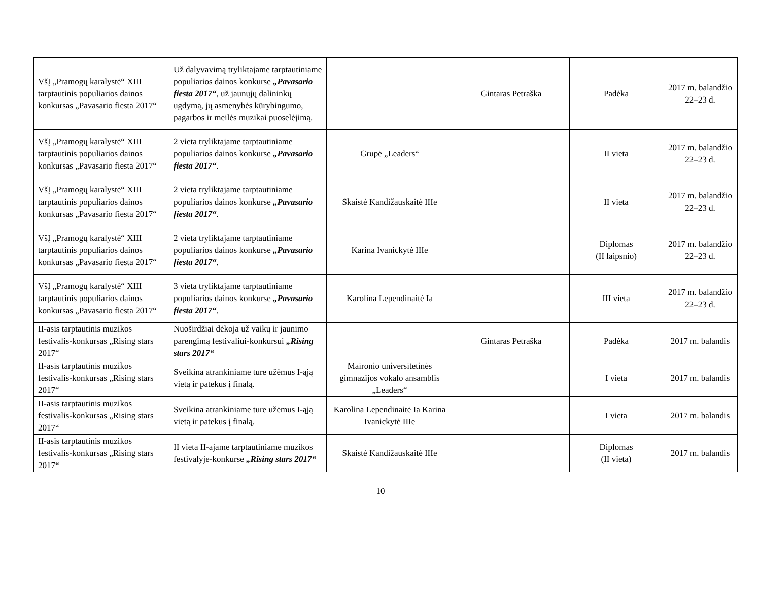| VšĮ „Pramogų karalystė“ XIII tarptautinis populiarios dainos konkursas „Pavasario fiesta 2017“ | Už dalyvavimą tryliktajame tarptautiniame populiarios dainos konkurse „Pavasario fiesta 2017“ , už jaunųjų dalininkų ugdymą, jų asmenybės kūrybingumo, pagarbos ir meilės muzikai puoselėjimą. | | Gintaras Petraška | Padėka | 2017 m. balandžio 22–23 d. |
| VšĮ „Pramogų karalystė“ XIII tarptautinis populiarios dainos konkursas „Pavasario fiesta 2017“ | 2 vieta tryliktajame tarptautiniame populiarios dainos konkurse „Pavasario fiesta 2017“ . | Grupė „Leaders“ | | II vieta | 2017 m. balandžio 22–23 d. |
| VšĮ „Pramogų karalystė“ XIII tarptautinis populiarios dainos konkursas „Pavasario fiesta 2017“ | 2 vieta tryliktajame tarptautiniame populiarios dainos konkurse „Pavasario fiesta 2017“ . | Skaistė Kandižauskaitė IIIe | | II vieta | 2017 m. balandžio 22–23 d. |
| VšĮ „Pramogų karalystė“ XIII tarptautinis populiarios dainos konkursas „Pavasario fiesta 2017“ | 2 vieta tryliktajame tarptautiniame populiarios dainos konkurse „Pavasario fiesta 2017“ . | Karina Ivanickytė IIIe | | Diplomas (II laipsnio) | 2017 m. balandžio 22–23 d. |
| VšĮ „Pramogų karalystė“ XIII tarptautinis populiarios dainos konkursas „Pavasario fiesta 2017“ | 3 vieta tryliktajame tarptautiniame populiarios dainos konkurse „Pavasario fiesta 2017“ . | Karolina Lependinaitė Ia | | III vieta | 2017 m. balandžio 22–23 d. |
| II-asis tarptautinis muzikos festivalis-konkursas „Rising stars 2017“ | Nuoširdžiai dėkoja už vaikų ir jaunimo parengimą festivaliui-konkursui „Rising stars 2017“ | | Gintaras Petraška | Padėka | 2017 m. balandis |
| II-asis tarptautinis muzikos festivalis-konkursas „Rising stars 2017“ | Sveikina atrankiniame ture užėmus I-ąją vietą ir patekus į finalą. | Maironio universitetinės gimnazijos vokalo ansamblis „Leaders“ | | I vieta | 2017 m. balandis |
| II-asis tarptautinis muzikos festivalis-konkursas „Rising stars 2017“ | Sveikina atrankiniame ture užėmus I-ąją vietą ir patekus į finalą. | Karolina Lependinaitė Ia Karina Ivanickytė IIIe | | I vieta | 2017 m. balandis |
| II-asis tarptautinis muzikos festivalis-konkursas „Rising stars 2017“ | II vieta II-ajame tarptautiniame muzikos festivalyje-konkurse „Rising stars 2017“ | Skaistė Kandižauskaitė IIIe | | Diplomas (II vieta) | 2017 m. balandis |
10